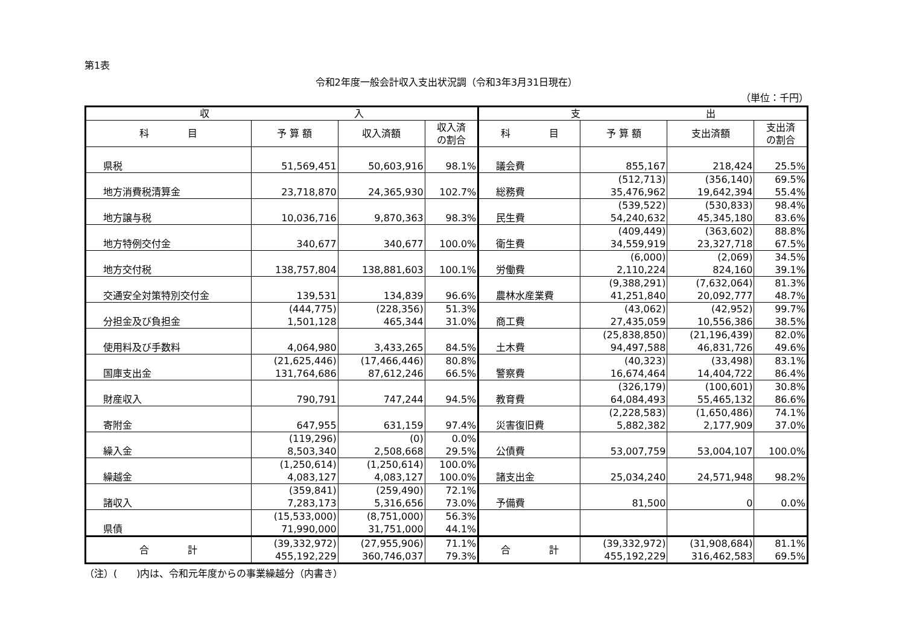第1表
令和2年度一般会計収入支出状況調（令和3年3月31日現在）
（単位：千円）
| 収 入 | | | | 支 出 | | | |
| --- | --- | --- | --- | --- | --- | --- | --- |
| 科 目 | 予 算 額 | 収入済額 | 収入済 の割合 | 科 目 | 予 算 額 | 支出済額 | 支出済 の割合 |
| 県税 | 51,569,451 | 50,603,916 | 98.1% | 議会費 | 855,167 | 218,424 | 25.5% |
| 地方消費税清算金 | 23,718,870 | 24,365,930 | 102.7% | 総務費 | (512,713) 35,476,962 | (356,140) 19,642,394 | 69.5% 55.4% |
| 地方譲与税 | 10,036,716 | 9,870,363 | 98.3% | 民生費 | (539,522) 54,240,632 | (530,833) 45,345,180 | 98.4% 83.6% |
| 地方特例交付金 | 340,677 | 340,677 | 100.0% | 衛生費 | (409,449) 34,559,919 | (363,602) 23,327,718 | 88.8% 67.5% |
| 地方交付税 | 138,757,804 | 138,881,603 | 100.1% | 労働費 | (6,000) 2,110,224 | (2,069) 824,160 | 34.5% 39.1% |
| 交通安全対策特別交付金 | 139,531 | 134,839 | 96.6% | 農林水産業費 | (9,388,291) 41,251,840 | (7,632,064) 20,092,777 | 81.3% 48.7% |
| 分担金及び負担金 | (444,775) 1,501,128 | (228,356) 465,344 | 51.3% 31.0% | 商工費 | (43,062) 27,435,059 | (42,952) 10,556,386 | 99.7% 38.5% |
| 使用料及び手数料 | 4,064,980 | 3,433,265 | 84.5% | 土木費 | (25,838,850) 94,497,588 | (21,196,439) 46,831,726 | 82.0% 49.6% |
| 国庫支出金 | (21,625,446) 131,764,686 | (17,466,446) 87,612,246 | 80.8% 66.5% | 警察費 | (40,323) 16,674,464 | (33,498) 14,404,722 | 83.1% 86.4% |
| 財産収入 | 790,791 | 747,244 | 94.5% | 教育費 | (326,179) 64,084,493 | (100,601) 55,465,132 | 30.8% 86.6% |
| 寄附金 | 647,955 | 631,159 | 97.4% | 災害復旧費 | (2,228,583) 5,882,382 | (1,650,486) 2,177,909 | 74.1% 37.0% |
| 繰入金 | (119,296) 8,503,340 | (0) 2,508,668 | 0.0% 29.5% | 公債費 | 53,007,759 | 53,004,107 | 100.0% |
| 繰越金 | (1,250,614) 4,083,127 | (1,250,614) 4,083,127 | 100.0% 100.0% | 諸支出金 | 25,034,240 | 24,571,948 | 98.2% |
| 諸収入 | (359,841) 7,283,173 | (259,490) 5,316,656 | 72.1% 73.0% | 予備費 | 81,500 | 0 | 0.0% |
| 県債 | (15,533,000) 71,990,000 | (8,751,000) 31,751,000 | 56.3% 44.1% | | | | |
| 合 計 | (39,332,972) 455,192,229 | (27,955,906) 360,746,037 | 71.1% 79.3% | 合 計 | (39,332,972) 455,192,229 | (31,908,684) 316,462,583 | 81.1% 69.5% |
（注）(　　)内は、令和元年度からの事業繰越分（内書き）